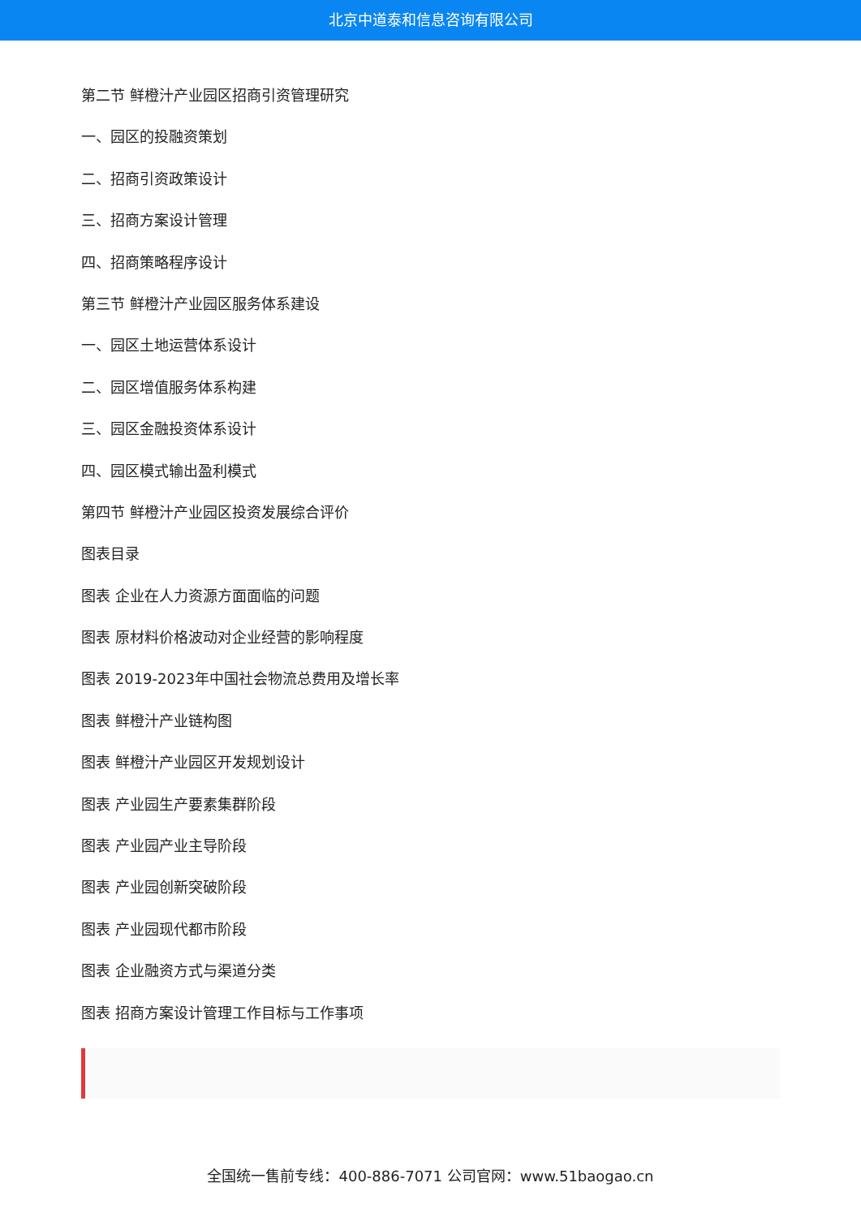北京中道泰和信息咨询有限公司
第二节 鲜橙汁产业园区招商引资管理研究
一、园区的投融资策划
二、招商引资政策设计
三、招商方案设计管理
四、招商策略程序设计
第三节 鲜橙汁产业园区服务体系建设
一、园区土地运营体系设计
二、园区增值服务体系构建
三、园区金融投资体系设计
四、园区模式输出盈利模式
第四节 鲜橙汁产业园区投资发展综合评价
图表目录
图表 企业在人力资源方面面临的问题
图表 原材料价格波动对企业经营的影响程度
图表 2019-2023年中国社会物流总费用及增长率
图表 鲜橙汁产业链构图
图表 鲜橙汁产业园区开发规划设计
图表 产业园生产要素集群阶段
图表 产业园产业主导阶段
图表 产业园创新突破阶段
图表 产业园现代都市阶段
图表 企业融资方式与渠道分类
图表 招商方案设计管理工作目标与工作事项
全国统一售前专线：400-886-7071 公司官网：www.51baogao.cn